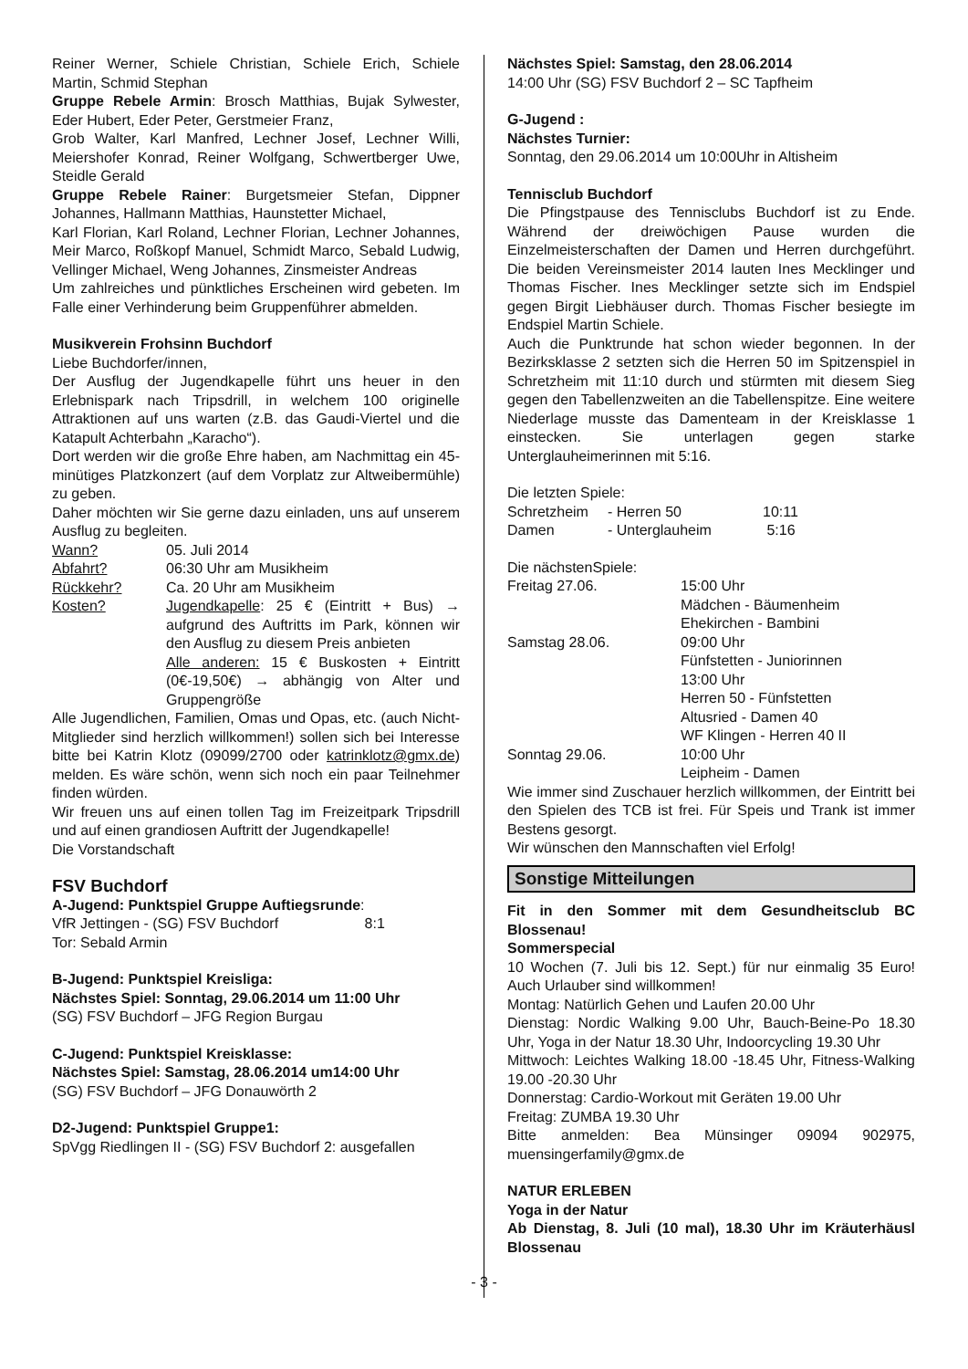Reiner Werner, Schiele Christian, Schiele Erich, Schiele Martin, Schmid Stephan
Gruppe Rebele Armin: Brosch Matthias, Bujak Sylwester, Eder Hubert, Eder Peter, Gerstmeier Franz,
Grob Walter, Karl Manfred, Lechner Josef, Lechner Willi, Meiershofer Konrad, Reiner Wolfgang, Schwertberger Uwe, Steidle Gerald
Gruppe Rebele Rainer: Burgetsmeier Stefan, Dippner Johannes, Hallmann Matthias, Haunstetter Michael,
Karl Florian, Karl Roland, Lechner Florian, Lechner Johannes, Meir Marco, Roßkopf Manuel, Schmidt Marco, Sebald Ludwig, Vellinger Michael, Weng Johannes, Zinsmeister Andreas
Um zahlreiches und pünktliches Erscheinen wird gebeten. Im Falle einer Verhinderung beim Gruppenführer abmelden.
Musikverein Frohsinn Buchdorf
Liebe Buchdorfer/innen,
Der Ausflug der Jugendkapelle führt uns heuer in den Erlebnispark nach Tripsdrill, in welchem 100 originelle Attraktionen auf uns warten (z.B. das Gaudi-Viertel und die Katapult Achterbahn „Karacho“).
Dort werden wir die große Ehre haben, am Nachmittag ein 45-minütiges Platzkonzert (auf dem Vorplatz zur Altweibermühle) zu geben.
Daher möchten wir Sie gerne dazu einladen, uns auf unserem Ausflug zu begleiten.
| Wann? | 05. Juli 2014 |
| Abfahrt? | 06:30 Uhr am Musikheim |
| Rückkehr? | Ca. 20 Uhr am Musikheim |
| Kosten? | Jugendkapelle : 25 € (Eintritt + Bus) → aufgrund des Auftritts im Park, können wir den Ausflug zu diesem Preis anbieten Alle anderen: 15 € Buskosten + Eintritt (0€-19,50€) → abhängig von Alter und Gruppengröße |
Alle Jugendlichen, Familien, Omas und Opas, etc. (auch Nicht-Mitglieder sind herzlich willkommen!) sollen sich bei Interesse bitte bei Katrin Klotz (09099/2700 oder katrinklotz@gmx.de) melden. Es wäre schön, wenn sich noch ein paar Teilnehmer finden würden.
Wir freuen uns auf einen tollen Tag im Freizeitpark Tripsdrill und auf einen grandiosen Auftritt der Jugendkapelle!
Die Vorstandschaft
FSV Buchdorf
A-Jugend: Punktspiel Gruppe Auftiegsrunde:
VfR Jettingen - (SG) FSV Buchdorf 8:1
Tor: Sebald Armin
B-Jugend: Punktspiel Kreisliga:
Nächstes Spiel: Sonntag, 29.06.2014 um 11:00 Uhr
(SG) FSV Buchdorf – JFG Region Burgau
C-Jugend: Punktspiel Kreisklasse:
Nächstes Spiel: Samstag, 28.06.2014 um14:00 Uhr
(SG) FSV Buchdorf – JFG Donauwörth 2
D2-Jugend: Punktspiel Gruppe1:
SpVgg Riedlingen II - (SG) FSV Buchdorf 2: ausgefallen
Nächstes Spiel: Samstag, den 28.06.2014
14:00 Uhr (SG) FSV Buchdorf 2 – SC Tapfheim
G-Jugend :
Nächstes Turnier:
Sonntag, den 29.06.2014 um 10:00Uhr in Altisheim
Tennisclub Buchdorf
Die Pfingstpause des Tennisclubs Buchdorf ist zu Ende. Während der dreiwöchigen Pause wurden die Einzelmeisterschaften der Damen und Herren durchgeführt. Die beiden Vereinsmeister 2014 lauten Ines Mecklinger und Thomas Fischer. Ines Mecklinger setzte sich im Endspiel gegen Birgit Liebhäuser durch. Thomas Fischer besiegte im Endspiel Martin Schiele.
Auch die Punktrunde hat schon wieder begonnen. In der Bezirksklasse 2 setzten sich die Herren 50 im Spitzenspiel in Schretzheim mit 11:10 durch und stürmten mit diesem Sieg gegen den Tabellenzweiten an die Tabellenspitze. Eine weitere Niederlage musste das Damenteam in der Kreisklasse 1 einstecken. Sie unterlagen gegen starke Unterglauheimerinnen mit 5:16.
Die letzten Spiele:
| Schretzheim | - Herren 50 | 10:11 |
| Damen | - Unterglauheim | 5:16 |
Die nächstenSpiele:
| Freitag 27.06. | 15:00 Uhr Mädchen - Bäumenheim Ehekirchen - Bambini |
| Samstag 28.06. | 09:00 Uhr Fünfstetten - Juniorinnen 13:00 Uhr Herren 50 - Fünfstetten Altusried - Damen 40 WF Klingen - Herren 40 II |
| Sonntag 29.06. | 10:00 Uhr Leipheim - Damen |
Wie immer sind Zuschauer herzlich willkommen, der Eintritt bei den Spielen des TCB ist frei. Für Speis und Trank ist immer Bestens gesorgt.
Wir wünschen den Mannschaften viel Erfolg!
Sonstige Mitteilungen
Fit in den Sommer mit dem Gesundheitsclub BC Blossenau!
Sommerspecial
10 Wochen (7. Juli bis 12. Sept.) für nur einmalig 35 Euro! Auch Urlauber sind willkommen!
Montag: Natürlich Gehen und Laufen 20.00 Uhr
Dienstag: Nordic Walking 9.00 Uhr, Bauch-Beine-Po 18.30 Uhr, Yoga in der Natur 18.30 Uhr, Indoorcycling 19.30 Uhr
Mittwoch: Leichtes Walking 18.00 -18.45 Uhr, Fitness-Walking 19.00 -20.30 Uhr
Donnerstag: Cardio-Workout mit Geräten 19.00 Uhr
Freitag: ZUMBA 19.30 Uhr
Bitte anmelden: Bea Münsinger 09094 902975, muensingerfamily@gmx.de
NATUR ERLEBEN
Yoga in der Natur
Ab Dienstag, 8. Juli (10 mal), 18.30 Uhr im Kräuterhäusl Blossenau
- 3 -